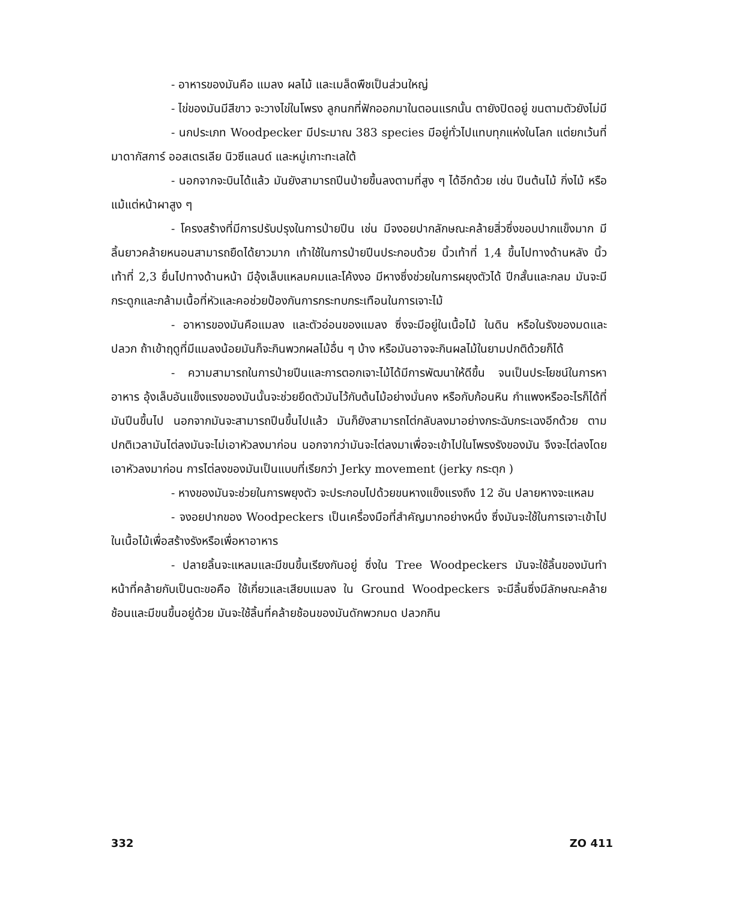- อาหารของมันคือ แมลง ผลไม้ และเมล็ดพืชเป็นส่วนใหญ่
- ไข่ของมันมีสีขาว จะวางไข่ในโพรง ลูกนกที่ฟักออกมาในตอนแรกนั้น ตายังปิดอยู่ ขนตามตัวยังไม่มี
- นกประเภท Woodpecker มีประมาณ 383 species มีอยู่ทั่วไปแทบทุกแห่งในโลก แต่ยกเว้นที่ มาดากัสการ์ ออสเตรเลีย นิวซีแลนด์ และหมู่เกาะทะเลใต้
- นอกจากจะบินได้แล้ว มันยังสามารถปีนป่ายขึ้นลงตามที่สูง ๆ ได้อีกด้วย เช่น ปีนต้นไม้ กิ่งไม้ หรือแม้แต่หน้าผาสูง ๆ
- โครงสร้างที่มีการปรับปรุงในการป่ายปีน เช่น มีจงอยปากลักษณะคล้ายสิ่วซึ่งขอบปากแข็งมาก มีลิ้นยาวคล้ายหนอนสามารถยืดได้ยาวมาก เท้าใช้ในการป่ายปีนประกอบด้วย นิ้วเท้าที่ 1,4 ขึ้นไปทางด้านหลัง นิ้วเท้าที่ 2,3 ยื่นไปทางด้านหน้า มีอุ้งเล็บแหลมคมและโค้งงอ มีหางซึ่งช่วยในการผยุงตัวได้ ปีกสั้นและกลม มันจะมีกระดูกและกล้ามเนื้อที่หัวและคอช่วยป้องกันการกระทบกระเทือนในการเจาะไม้
- อาหารของมันคือแมลง และตัวอ่อนของแมลง ซึ่งจะมีอยู่ในเนื้อไม้ ในดิน หรือในรังของมดและปลวก ถ้าเข้าฤดูที่มีแมลงน้อยมันก็จะกินพวกผลไม้อื่น ๆ บ้าง หรือมันอาจจะกินผลไม้ในยามปกติด้วยก็ได้
- ความสามารถในการป่ายปีนและการตอกเจาะไม้ได้มีการพัฒนาให้ดีขึ้น จนเป็นประโยชน์ในการหาอาหาร อุ้งเล็บอันแข็งแรงของมันนั้นจะช่วยยึดตัวมันไว้กับต้นไม้อย่างมั่นคง หรือกับก้อนหิน กำแพงหรืออะไรก็ได้ที่มันปีนขึ้นไป นอกจากมันจะสามารถปีนขึ้นไปแล้ว มันก็ยังสามารถไต่กลับลงมาอย่างกระฉับกระเฉงอีกด้วย ตามปกติเวลามันไต่ลงมันจะไม่เอาหัวลงมาก่อน นอกจากว่ามันจะไต่ลงมาเพื่อจะเข้าไปในโพรงรังของมัน จึงจะไต่ลงโดยเอาหัวลงมาก่อน การไต่ลงของมันเป็นแบบที่เรียกว่า Jerky movement (jerky กระตุก )
- หางของมันจะช่วยในการพยุงตัว จะประกอบไปด้วยขนหางแข็งแรงถึง 12 อัน ปลายหางจะแหลม
- จงอยปากของ Woodpeckers เป็นเครื่องมือที่สำคัญมากอย่างหนึ่ง ซึ่งมันจะใช้ในการเจาะเข้าไปในเนื้อไม้เพื่อสร้างรังหรือเพื่อหาอาหาร
- ปลายลิ้นจะแหลมและมีขนขึ้นเรียงกันอยู่ ซึ่งใน Tree Woodpeckers มันจะใช้ลิ้นของมันทำหน้าที่คล้ายกับเป็นตะขอคือ ใช้เกี่ยวและเสียบแมลง ใน Ground Woodpeckers จะมีลิ้นซึ่งมีลักษณะคล้ายช้อนและมีขนขึ้นอยู่ด้วย มันจะใช้ลิ้นที่คล้ายช้อนของมันดักพวกมด ปลวกกิน
332 ZO 411